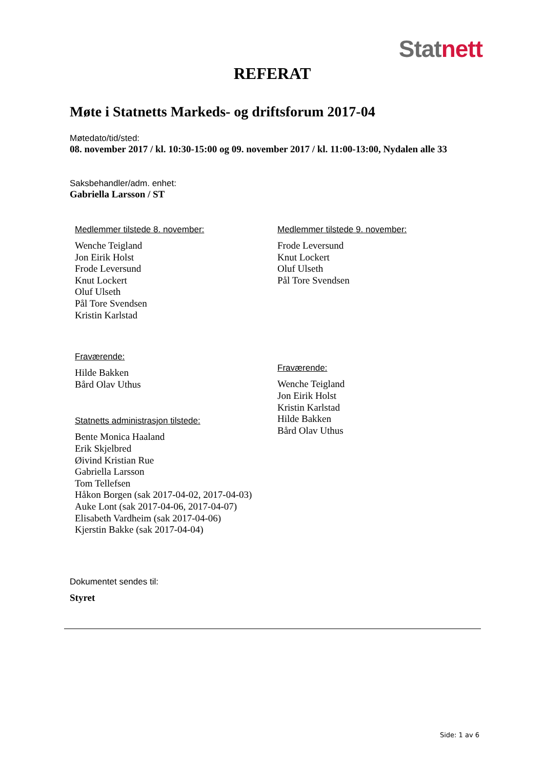Stat nett
REFERAT
Møte i Statnetts Markeds- og driftsforum 2017-04
Møtedato/tid/sted:
08. november 2017 / kl. 10:30-15:00 og 09. november 2017 / kl. 11:00-13:00, Nydalen alle 33
Saksbehandler/adm. enhet:
Gabriella Larsson / ST
Medlemmer tilstede 8. november:
Wenche Teigland
Jon Eirik Holst
Frode Leversund
Knut Lockert
Oluf Ulseth
Pål Tore Svendsen
Kristin Karlstad
Fraværende:
Hilde Bakken
Bård Olav Uthus
Statnetts administrasjon tilstede:
Bente Monica Haaland
Erik Skjelbred
Øivind Kristian Rue
Gabriella Larsson
Tom Tellefsen
Håkon Borgen (sak 2017-04-02, 2017-04-03)
Auke Lont (sak 2017-04-06, 2017-04-07)
Elisabeth Vardheim (sak 2017-04-06)
Kjerstin Bakke (sak 2017-04-04)
Medlemmer tilstede 9. november:
Frode Leversund
Knut Lockert
Oluf Ulseth
Pål Tore Svendsen
Fraværende:
Wenche Teigland
Jon Eirik Holst
Kristin Karlstad
Hilde Bakken
Bård Olav Uthus
Dokumentet sendes til:
Styret
Side: 1 av 6